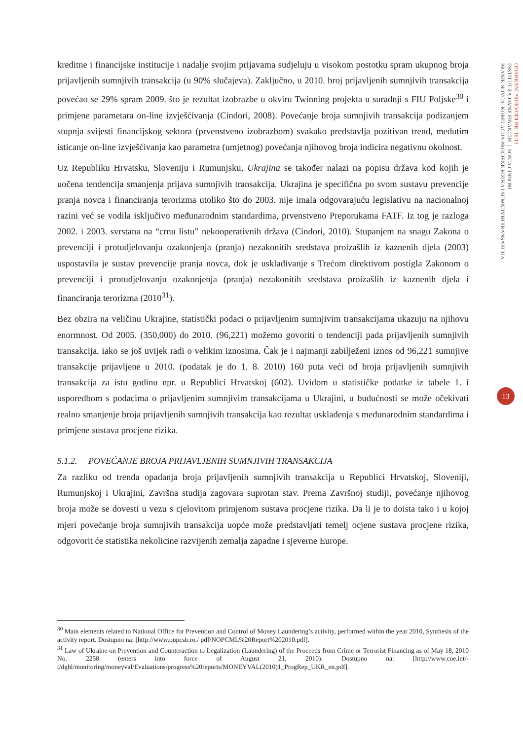kreditne i financijske institucije i nadalje svojim prijavama sudjeluju u visokom postotku spram ukupnog broja prijavljenih sumnjivih transakcija (u 90% slučajeva). Zaključno, u 2010. broj prijavljenih sumnjivih transakcija povećao se 29% spram 2009. što je rezultat izobrazbe u okviru Twinning projekta u suradnji s FIU Poljske<sup>30</sup> i primjene parametara on-line izvješćivanja (Cindori, 2008). Povećanje broja sumnjivih transakcija podizanjem stupnja svijesti financijskog sektora (prvenstveno izobrazbom) svakako predstavlja pozitivan trend, međutim isticanje on-line izvješćivanja kao parametra (umjetnog) povećanja njihovog broja indicira negativnu okolnost.
Uz Republiku Hrvatsku, Sloveniju i Rumunjsku, Ukrajina se također nalazi na popisu država kod kojih je uočena tendencija smanjenja prijava sumnjivih transakcija. Ukrajina je specifična po svom sustavu prevencije pranja novca i financiranja terorizma utoliko što do 2003. nije imala odgovarajuću legislativu na nacionalnoj razini već se vodila isključivo međunarodnim standardima, prvenstveno Preporukama FATF. Iz tog je razloga 2002. i 2003. svrstana na “crnu listu” nekooperativnih država (Cindori, 2010). Stupanjem na snagu Zakona o prevenciji i protudjelovanju ozakonjenja (pranja) nezakonitih sredstava proizašlih iz kaznenih djela (2003) uspostavila je sustav prevencije pranja novca, dok je usklađivanje s Trećom direktivom postigla Zakonom o prevenciji i protudjelovanju ozakonjenja (pranja) nezakonitih sredstava proizašlih iz kaznenih djela i financiranja terorizma (2010<sup>31</sup>).
Bez obzira na veličinu Ukrajine, statistički podaci o prijavljenim sumnjivim transakcijama ukazuju na njihovu enormnost. Od 2005. (350,000) do 2010. (96,221) možemo govoriti o tendenciji pada prijavljenih sumnjivih transakcija, iako se još uvijek radi o velikim iznosima. Čak je i najmanji zabilježeni iznos od 96,221 sumnjive transakcije prijavljene u 2010. (podatak je do 1. 8. 2010) 160 puta veći od broja prijavljenih sumnjivih transakcija za istu godinu npr. u Republici Hrvatskoj (602). Uvidom u statističke podatke iz tabele 1. i usporedbom s podacima o prijavljenim sumnjivim transakcijama u Ukrajini, u budućnosti se može očekivati realno smanjenje broja prijavljenih sumnjivih transakcija kao rezultat usklađenja s međunarodnim standardima i primjene sustava procjene rizika.
5.1.2. POVEĆANJE BROJA PRIJAVLJENIH SUMNJIVIH TRANSAKCIJA
Za razliku od trenda opadanja broja prijavljenih sumnjivih transakcija u Republici Hrvatskoj, Sloveniji, Rumunjskoj i Ukrajini, Završna studija zagovara suprotan stav. Prema Završnoj studiji, povećanje njihovog broja može se dovesti u vezu s cjelovitom primjenom sustava procjene rizika. Da li je to doista tako i u kojoj mjeri povećanje broja sumnjivih transakcija uopće može predstavljati temelj ocjene sustava procjene rizika, odgovorit će statistika nekolicine razvijenih zemalja zapadne i sjeverne Europe.
<sup>30</sup> Main elements related to National Office for Prevention and Control of Money Laundering’s activity, performed within the year 2010, Synthesis of the activity report. Dostupno na: [http://www.onpcsb.ro./ pdf/NOPCML%20Report%202010.pdf].
<sup>31</sup> Law of Ukraine on Prevention and Counteraction to Legalization (Laundering) of the Proceeds from Crime or Terrorist Financing as of May 18, 2010 No. 2258 (enters into force of August 21, 2010). Dostupno na: [http://www.coe.int/-t/dghl/monitoring/moneyval/Evaluations/progress%20reports/MONEYVAL(2010)1_ProgRep_UKR_en.pdf].
ODABRANI PRIJEVODI BR. 16/13
INSTITUT ZA JAVNE FINANCIJE | SONJA CINDORI
PRANJE NOVCA: KORELACIJA PROCJENE RIZIKA I SUMNJIVIH TRANSAKCIJA
13